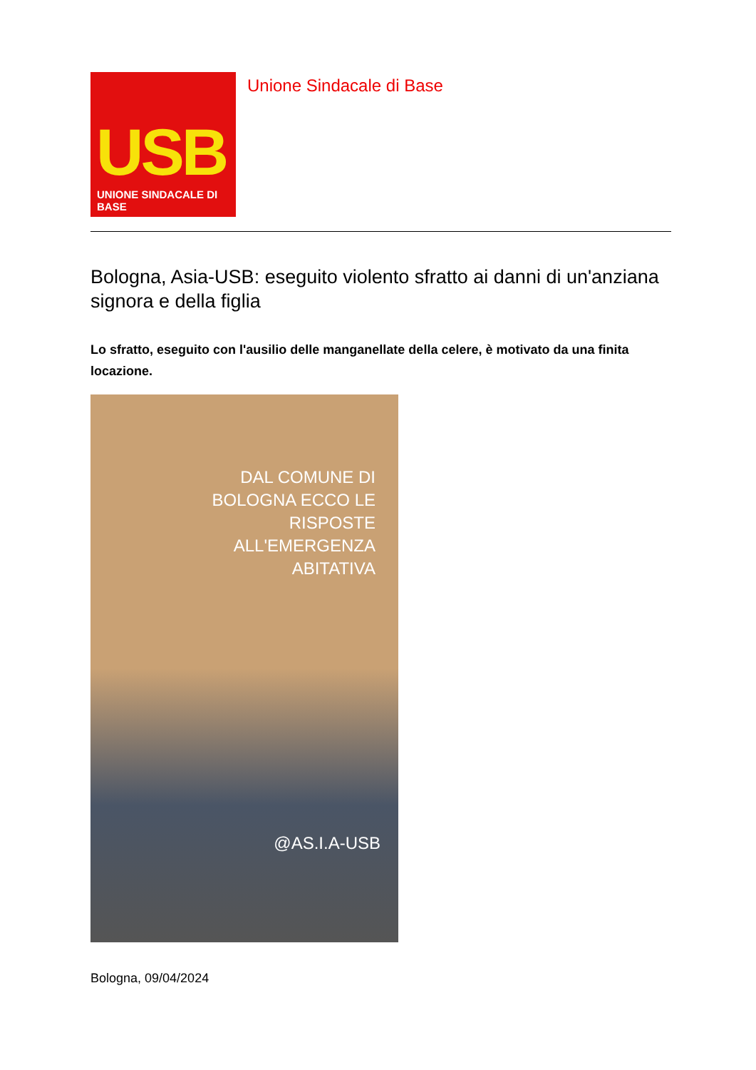USB
UNIONE SINDACALE DI BASE
Unione Sindacale di Base
Bologna, Asia-USB: eseguito violento sfratto ai danni di un'anziana signora e della figlia
Lo sfratto, eseguito con l'ausilio delle manganellate della celere, è motivato da una finita locazione.
DAL COMUNE DI
BOLOGNA ECCO LE
RISPOSTE
ALL'EMERGENZA
ABITATIVA
@AS.I.A-USB
Bologna, 09/04/2024